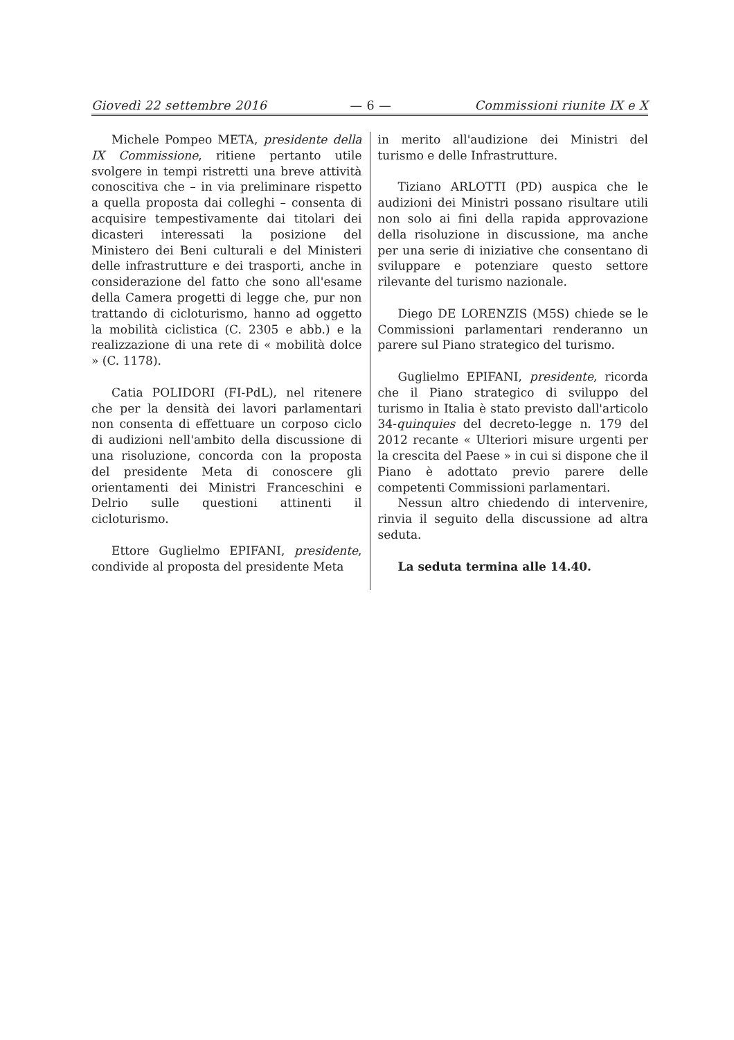Giovedì 22 settembre 2016 — 6 — Commissioni riunite IX e X
Michele Pompeo META, presidente della IX Commissione, ritiene pertanto utile svolgere in tempi ristretti una breve attività conoscitiva che – in via preliminare rispetto a quella proposta dai colleghi – consenta di acquisire tempestivamente dai titolari dei dicasteri interessati la posizione del Ministero dei Beni culturali e del Ministeri delle infrastrutture e dei trasporti, anche in considerazione del fatto che sono all'esame della Camera progetti di legge che, pur non trattando di cicloturismo, hanno ad oggetto la mobilità ciclistica (C. 2305 e abb.) e la realizzazione di una rete di « mobilità dolce » (C. 1178).
Catia POLIDORI (FI-PdL), nel ritenere che per la densità dei lavori parlamentari non consenta di effettuare un corposo ciclo di audizioni nell'ambito della discussione di una risoluzione, concorda con la proposta del presidente Meta di conoscere gli orientamenti dei Ministri Franceschini e Delrio sulle questioni attinenti il cicloturismo.
Ettore Guglielmo EPIFANI, presidente, condivide al proposta del presidente Meta
in merito all'audizione dei Ministri del turismo e delle Infrastrutture.
Tiziano ARLOTTI (PD) auspica che le audizioni dei Ministri possano risultare utili non solo ai fini della rapida approvazione della risoluzione in discussione, ma anche per una serie di iniziative che consentano di sviluppare e potenziare questo settore rilevante del turismo nazionale.
Diego DE LORENZIS (M5S) chiede se le Commissioni parlamentari renderanno un parere sul Piano strategico del turismo.
Guglielmo EPIFANI, presidente, ricorda che il Piano strategico di sviluppo del turismo in Italia è stato previsto dall'articolo 34-quinquies del decreto-legge n. 179 del 2012 recante « Ulteriori misure urgenti per la crescita del Paese » in cui si dispone che il Piano è adottato previo parere delle competenti Commissioni parlamentari.
Nessun altro chiedendo di intervenire, rinvia il seguito della discussione ad altra seduta.
La seduta termina alle 14.40.